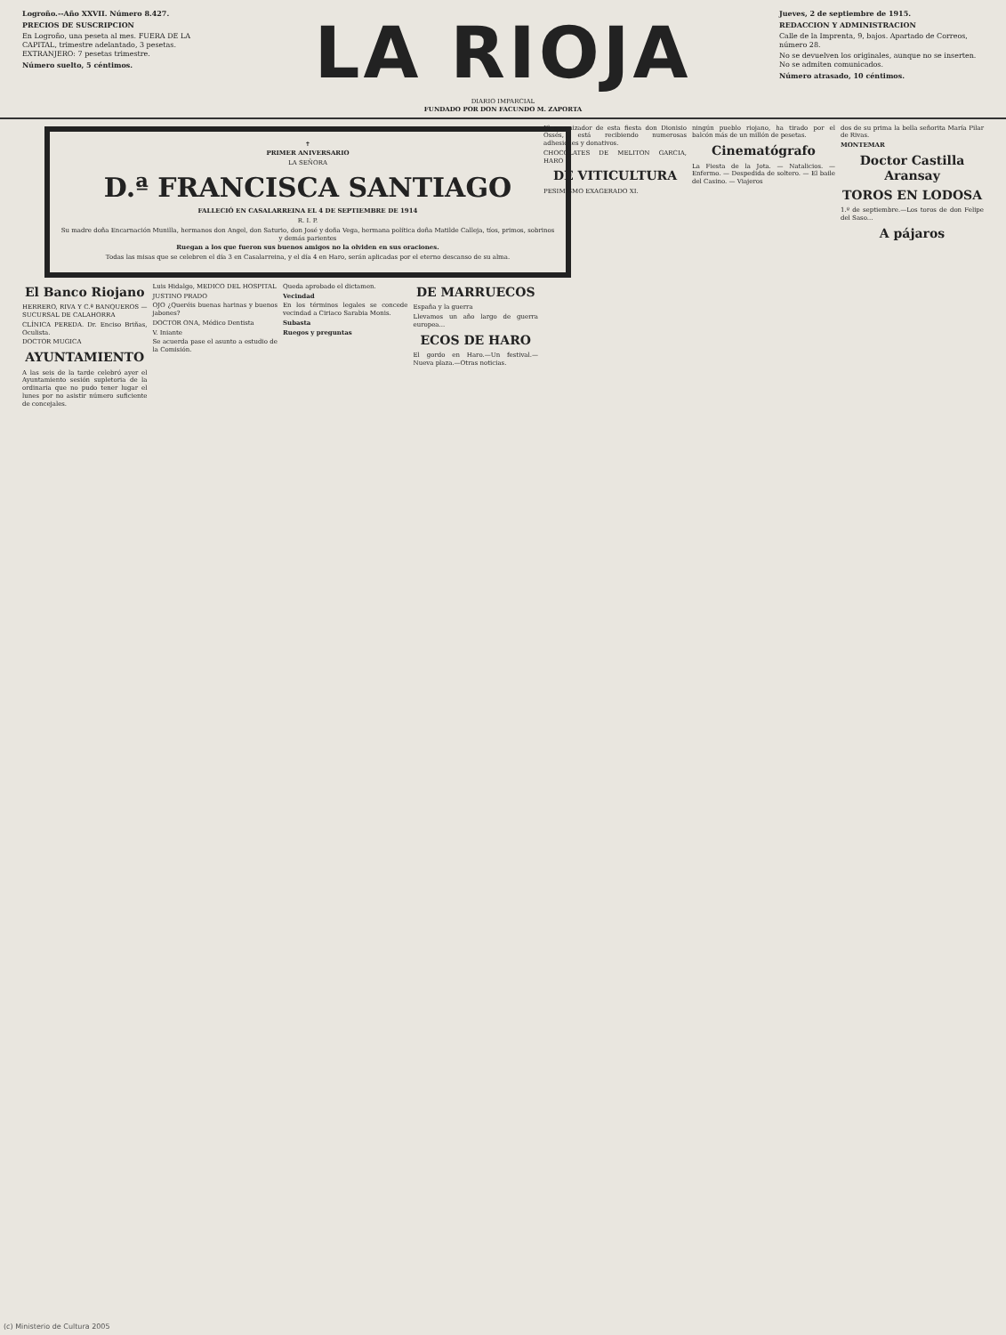Logroño.--Año XXVII. Número 8.427.
PRECIOS DE SUSCRIPCION
En Logroño, una peseta al mes. FUERA DE LA CAPITAL, trimestre adelantado, 3 pesetas. EXTRANJERO: 7 pesetas trimestre.
Número suelto, 5 céntimos.
LA RIOJA
DIARIO IMPARCIAL
FUNDADO POR DON FACUNDO M. ZAPORTA
Jueves, 2 de septiembre de 1915.
REDACCION Y ADMINISTRACION
Calle de la Imprenta, 9, bajos. Apartado de Correos, número 28.
No se devuelven los originales, aunque no se inserten. No se admiten comunicados.
Número atrasado, 10 céntimos.
✝
PRIMER ANIVERSARIO
LA SEÑORA
D.ª FRANCISCA SANTIAGO
FALLECIÓ EN CASALARREINA EL 4 DE SEPTIEMBRE DE 1914
R. I. P.
Su madre doña Encarnación Munilla, hermanos don Angel, don Saturio, don José y doña Vega, hermana política doña Matilde Calleja, tíos, primos, sobrinos y demás parientes
Ruegan a los que fueron sus buenos amigos no la olviden en sus oraciones.
Todas las misas que se celebren el día 3 en Casalarreina, y el día 4 en Haro, serán aplicadas por el eterno descanso de su alma.
El Banco Riojano
HERRERO, RIVA Y C.ª BANQUEROS — SUCURSAL DE CALAHORRA
CLÍNICA PEREDA. Dr. Enciso Briñas, Oculista.
DOCTOR MUGICA
AYUNTAMIENTO
A las seis de la tarde celebró ayer el Ayuntamiento sesión supletoria de la ordinaria que no pudo tener lugar el lunes por no asistir número suficiente de concejales.
Luis Hidalgo, MEDICO DEL HOSPITAL
JUSTINO PRADO
OJO ¿Queréis buenas harinas y buenos jabones?
DOCTOR ONA, Médico Dentista
V. Iniante
Se acuerda pase el asunto a estudio de la Comisión.
Queda aprobado el dictamen.
Vecindad
En los términos legales se concede vecindad a Ciriaco Sarabia Monis.
Subasta
Ruegos y preguntas
DE MARRUECOS
España y la guerra
Llevamos un año largo de guerra europea...
ECOS DE HARO
El gordo en Haro.—Un festival.—Nueva plaza.—Otras noticias.
El organizador de esta fiesta don Dionisio Ossés, está recibiendo numerosas adhesiones y donativos.
CHOCOLATES DE MELITON GARCIA, HARO
DE VITICULTURA
PESIMISMO EXAGERADO XI.
ningún pueblo riojano, ha tirado por el balcón más de un millón de pesetas.
Cinematógrafo
La Fiesta de la Jota. — Natalicios. — Enfermo. — Despedida de soltero. — El baile del Casino. — Viajeros
dos de su prima la bella señorita María Pilar de Rivas.
MONTEMAR
Doctor Castilla Aransay
TOROS EN LODOSA
1.º de septiembre.—Los toros de don Felipe del Saso...
A pájaros
(c) Ministerio de Cultura 2005